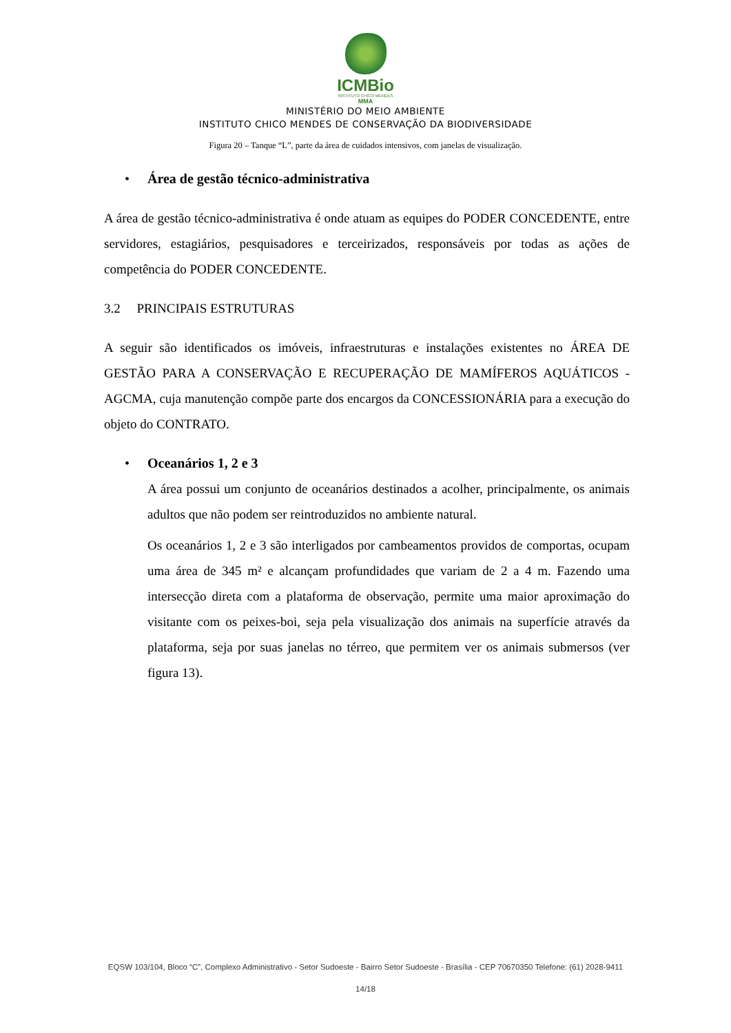ICMBio
INSTITUTO CHICO MENDES
MMA
MINISTÉRIO DO MEIO AMBIENTE
INSTITUTO CHICO MENDES DE CONSERVAÇÃO DA BIODIVERSIDADE
Figura 20 – Tanque “L”, parte da área de cuidados intensivos, com janelas de visualização.
• Área de gestão técnico-administrativa
A área de gestão técnico-administrativa é onde atuam as equipes do PODER CONCEDENTE, entre servidores, estagiários, pesquisadores e terceirizados, responsáveis por todas as ações de competência do PODER CONCEDENTE.
3.2 PRINCIPAIS ESTRUTURAS
A seguir são identificados os imóveis, infraestruturas e instalações existentes no ÁREA DE GESTÃO PARA A CONSERVAÇÃO E RECUPERAÇÃO DE MAMÍFEROS AQUÁTICOS - AGCMA, cuja manutenção compõe parte dos encargos da CONCESSIONÁRIA para a execução do objeto do CONTRATO.
• Oceanários 1, 2 e 3
A área possui um conjunto de oceanários destinados a acolher, principalmente, os animais adultos que não podem ser reintroduzidos no ambiente natural.
Os oceanários 1, 2 e 3 são interligados por cambeamentos providos de comportas, ocupam uma área de 345 m² e alcançam profundidades que variam de 2 a 4 m. Fazendo uma intersecção direta com a plataforma de observação, permite uma maior aproximação do visitante com os peixes-boi, seja pela visualização dos animais na superfície através da plataforma, seja por suas janelas no térreo, que permitem ver os animais submersos (ver figura 13).
EQSW 103/104, Bloco “C”, Complexo Administrativo - Setor Sudoeste - Bairro Setor Sudoeste - Brasília - CEP 70670350 Telefone: (61) 2028-9411
14/18